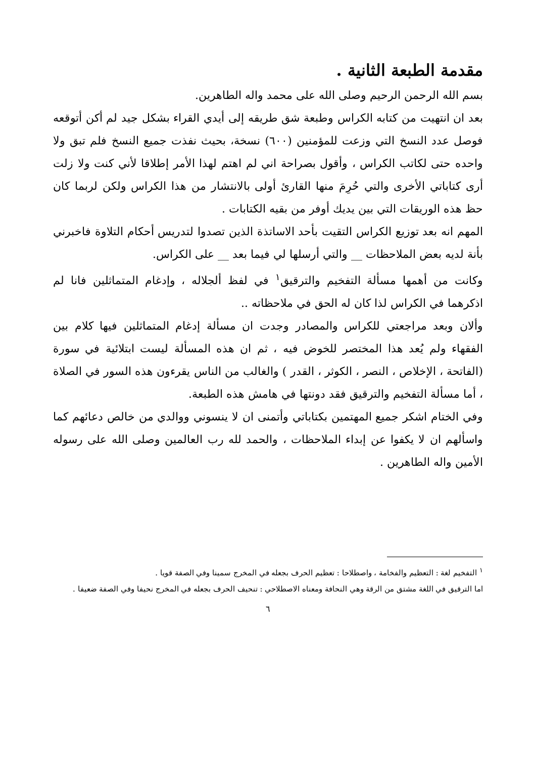مقدمة الطبعة الثانية .
بسم الله الرحمن الرحيم وصلى الله على محمد واله الطاهرين.
بعد ان انتهيت من كتابه الكراس وطبعة شق طريقه إلى أيدي القراء بشكل جيد لم أكن أتوقعه فوصل عدد النسخ التي وزعت للمؤمنين (٦٠٠) نسخة، بحيث نفذت جميع النسخ فلم تبق ولا واحده حتى لكاتب الكراس ، وأقول بصراحة اني لم اهتم لهذا الأمر إطلاقا لأني كنت ولا زلت أرى كتاباتي الأخرى والتي حُرِمَ منها القارئ أولى بالانتشار من هذا الكراس ولكن لربما كان حظ هذه الوريقات التي بين يديك أوفر من بقيه الكتابات .
المهم انه بعد توزيع الكراس التقيت بأحد الاساتذة الذين تصدوا لتدريس أحكام التلاوة فاخبرني بأنة لديه بعض الملاحظات __ والتي أرسلها لي فيما بعد __ على الكراس.
وكانت من أهمها مسألة التفخيم والترقيق<sup>١</sup> في لفظ ألجلاله ، وإدغام المتماثلين فانا لم اذكرهما في الكراس لذا كان له الحق في ملاحظاته ..
وألان وبعد مراجعتي للكراس والمصادر وجدت ان مسألة إدغام المتماثلين فيها كلام بين الفقهاء ولم يُعد هذا المختصر للخوض فيه ، ثم ان هذه المسألة ليست ابتلائية في سورة (الفاتحة ، الإخلاص ، النصر ، الكوثر ، القدر ) والغالب من الناس يقرءون هذه السور في الصلاة ، أما مسألة التفخيم والترقيق فقد دونتها في هامش هذه الطبعة.
وفي الختام اشكر جميع المهتمين بكتاباتي وأتمنى ان لا ينسوني ووالدي من خالص دعائهم كما واسألهم ان لا يكفوا عن إبداء الملاحظات ، والحمد لله رب العالمين وصلى الله على رسوله الأمين واله الطاهرين .
<sup>١</sup> التفخيم لغة : التعظيم والفخامة ، واصطلاحا : تعظيم الحرف بجعله في المخرج سمينا وفي الصفة قويا .
اما الترقيق في اللغة مشتق من الرقة وهي النحافة ومعناه الاصطلاحي : تنحيف الحرف بجعله في المخرج نحيفا وفي الصفة ضعيفا .
٦